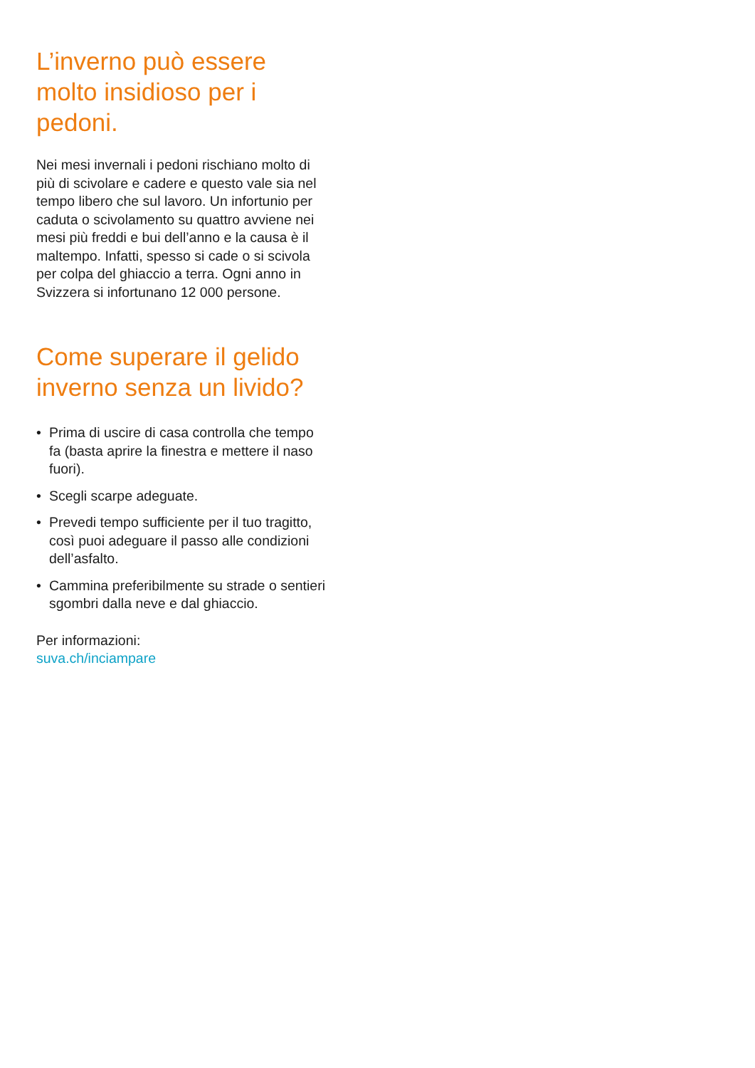L’inverno può essere molto insidioso per i pedoni.
Nei mesi invernali i pedoni rischiano molto di più di scivolare e cadere e questo vale sia nel tempo libero che sul lavoro. Un infortunio per caduta o scivolamento su quattro avviene nei mesi più freddi e bui dell’anno e la causa è il maltempo. Infatti, spesso si cade o si scivola per colpa del ghiaccio a terra. Ogni anno in Svizzera si infortunano 12 000 persone.
Come superare il gelido inverno senza un livido?
• Prima di uscire di casa controlla che tempo fa (basta aprire la finestra e mettere il naso fuori).
• Scegli scarpe adeguate.
• Prevedi tempo sufficiente per il tuo tragitto, così puoi adeguare il passo alle condizioni dell’asfalto.
• Cammina preferibilmente su strade o sentieri sgombri dalla neve e dal ghiaccio.
Per informazioni:
suva.ch/inciampare